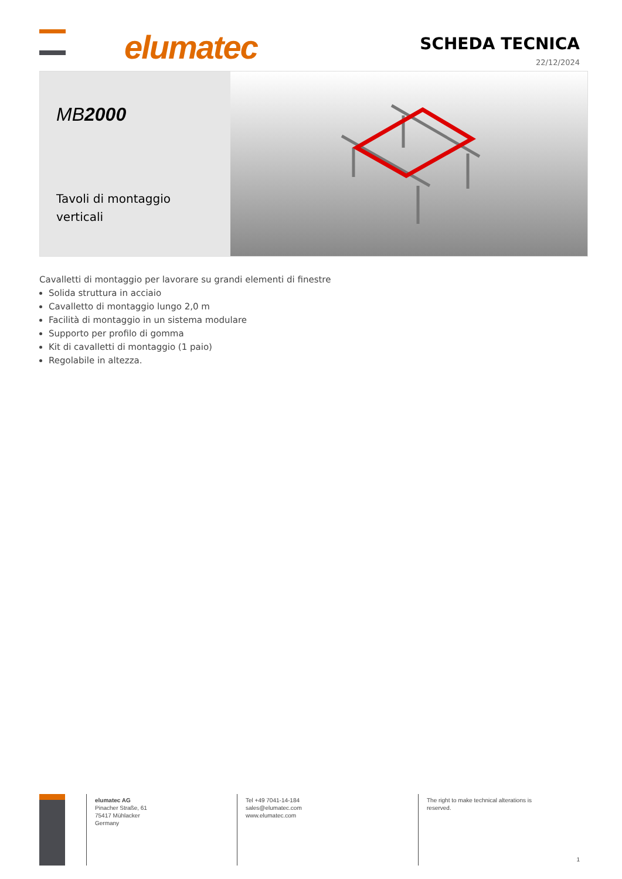elumatec
SCHEDA TECNICA
22/12/2024
MB2000
Tavoli di montaggio verticali
Cavalletti di montaggio per lavorare su grandi elementi di finestre
Solida struttura in acciaio
Cavalletto di montaggio lungo 2,0 m
Facilità di montaggio in un sistema modulare
Supporto per profilo di gomma
Kit di cavalletti di montaggio (1 paio)
Regolabile in altezza.
elumatec AG
Pinacher Straße, 61
75417 Mühlacker
Germany
Tel +49 7041-14-184
sales@elumatec.com
www.elumatec.com
The right to make technical alterations is
reserved.
1